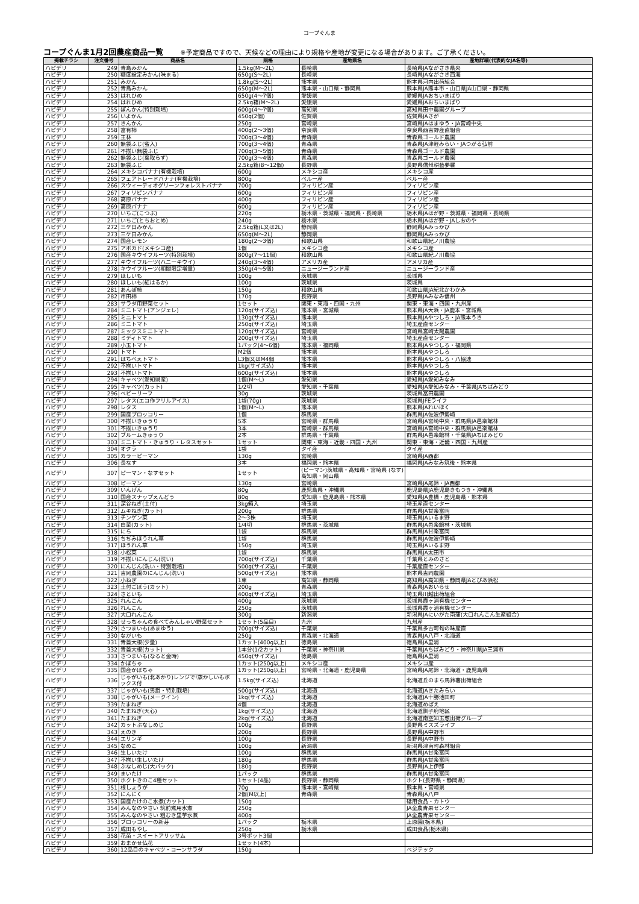コープぐんま
コープぐんま1月2回農産商品一覧 ※予定商品ですので、天候などの理由により規格や産地が変更になる場合があります。ご了承ください。
| 掲載チラシ | 注文番号 | 商品名 | 規格 | 産地県名 | 産地詳細(代表的なJA名等) |
| --- | --- | --- | --- | --- | --- |
| ハピデリ | 249 | 青島みかん | 1.5kg(M～2L) | 長崎県 | 長崎県JAながさき県央 |
| ハピデリ | 250 | 糖度設定みかん(味まる) | 650g(S～2L) | 長崎県 | 長崎県JAながさき西海 |
| ハピデリ | 251 | みかん | 1.8kg(S～2L) | 熊本県 | 熊本県河内出荷組合 |
| ハピデリ | 252 | 青島みかん | 650g(M～2L) | 熊本県・山口県・静岡県 | 熊本県JA熊本市・山口県JA山口県・静岡県 |
| ハピデリ | 253 | はれひめ | 650g(4～7個) | 愛媛県 | 愛媛県JAおちいまばり |
| ハピデリ | 254 | はれひめ | 2.5kg箱(M～2L) | 愛媛県 | 愛媛県JAおちいまばり |
| ハピデリ | 255 | ぽんかん(特別栽培) | 600g(4～7個) | 高知県 | 高知県田中農園グループ |
| ハピデリ | 256 | いよかん | 450g(2個) | 佐賀県 | 佐賀県JAさが |
| ハピデリ | 257 | きんかん | 250g | 宮崎県 | 宮崎県JAはまゆう・JA宮崎中央 |
| ハピデリ | 258 | 富有柿 | 400g(2～3個) | 奈良県 | 奈良県西吉野産直組合 |
| ハピデリ | 259 | 王林 | 700g(3～4個) | 青森県 | 青森県ゴールド農園 |
| ハピデリ | 260 | 無袋ふじ(蜜入) | 700g(3～4個) | 青森県 | 青森県JA津軽みらい・JAつがる弘前 |
| ハピデリ | 261 | 不揃い無袋ふじ | 700g(3～5個) | 青森県 | 青森県ゴールド農園 |
| ハピデリ | 262 | 無袋ふじ(葉取らず) | 700g(3～4個) | 青森県 | 青森県ゴールド農園 |
| ハピデリ | 263 | 無袋ふじ | 2.5kg箱(8～12個) | 長野県 | 長野県信州耕藝夢羅 |
| ハピデリ | 264 | メキシコバナナ(有機栽培) | 600g | メキシコ産 | メキシコ産 |
| ハピデリ | 265 | フェアトレードバナナ(有機栽培) | 800g | ペルー産 | ペルー産 |
| ハピデリ | 266 | スウィーティオグリーンフォレストバナナ | 700g | フィリピン産 | フィリピン産 |
| ハピデリ | 267 | フィリピンバナナ | 600g | フィリピン産 | フィリピン産 |
| ハピデリ | 268 | 高原バナナ | 400g | フィリピン産 | フィリピン産 |
| ハピデリ | 269 | 高原バナナ | 600g | フィリピン産 | フィリピン産 |
| ハピデリ | 270 | いちご(こつぶ) | 220g | 栃木県・茨城県・福岡県・長崎県 | 栃木県JAはが野・茨城県・福岡県・長崎県 |
| ハピデリ | 271 | いちご(とちおとめ) | 240g | 栃木県 | 栃木県JAはが野・JAしおのや |
| ハピデリ | 272 | 三ケ日みかん | 2.5kg箱(L又は2L) | 静岡県 | 静岡県JAみっかび |
| ハピデリ | 273 | 三ケ日みかん | 650g(M～2L) | 静岡県 | 静岡県JAみっかび |
| ハピデリ | 274 | 国産レモン | 180g(2～3個) | 和歌山県 | 和歌山県紀ノ川農協 |
| ハピデリ | 275 | アボカド(メキシコ産) | 1個 | メキシコ産 | メキシコ産 |
| ハピデリ | 276 | 国産キウイフルーツ(特別栽培) | 800g(7～11個) | 和歌山県 | 和歌山県紀ノ川農協 |
| ハピデリ | 277 | キウイフルーツ(ハニーキウイ) | 240g(3～4個) | アメリカ産 | アメリカ産 |
| ハピデリ | 278 | キウイフルーツ(期間限定増量) | 350g(4～5個) | ニュージーランド産 | ニュージーランド産 |
| ハピデリ | 279 | ほしいも | 100g | 茨城県 | 茨城県 |
| ハピデリ | 280 | ほしいも(紅はるか) | 100g | 茨城県 | 茨城県 |
| ハピデリ | 281 | あんぽ柿 | 150g | 和歌山県 | 和歌山県JA紀北かわかみ |
| ハピデリ | 282 | 市田柿 | 170g | 長野県 | 長野県JAみなみ信州 |
| ハピデリ | 283 | サラダ用野菜セット | 1セット | 関東・東海・四国・九州 | 関東・東海・四国・九州産 |
| ハピデリ | 284 | ミニトマト(アンジェレ) | 120g(サイズ込) | 熊本県・宮城県 | 熊本県JA大浜・JA鹿本・宮城県 |
| ハピデリ | 285 | ミニトマト | 130g(サイズ込) | 熊本県 | 熊本県JAやつしろ・JA熊本うき |
| ハピデリ | 286 | ミニトマト | 250g(サイズ込) | 埼玉県 | 埼玉産直センター |
| ハピデリ | 287 | ミックスミニトマト | 120g(サイズ込) | 宮崎県 | 宮崎県宮崎太陽農園 |
| ハピデリ | 288 | ミディトマト | 200g(サイズ込) | 埼玉県 | 埼玉産直センター |
| ハピデリ | 289 | 小玉トマト | 1パック(4～6個) | 熊本県・福岡県 | 熊本県JAやつしろ・福岡県 |
| ハピデリ | 290 | トマト | M2個 | 熊本県 | 熊本県JAやつしろ |
| ハピデリ | 291 | はちべえトマト | L3個又はM4個 | 熊本県 | 熊本県JAやつしろ・八協連 |
| ハピデリ | 292 | 不揃いトマト | 1kg(サイズ込) | 熊本県 | 熊本県JAやつしろ |
| ハピデリ | 293 | 不揃いトマト | 600g(サイズ込) | 熊本県 | 熊本県JAやつしろ |
| ハピデリ | 294 | キャベツ(愛知県産) | 1個(M～L) | 愛知県 | 愛知県JA愛知みなみ |
| ハピデリ | 295 | キャベツ(カット) | 1/2切 | 愛知県・千葉県 | 愛知県JA愛知みなみ・千葉県JAちばみどり |
| ハピデリ | 296 | ベビーリーフ | 30g | 茨城県 | 茨城県冨田農園 |
| ハピデリ | 297 | レタス(エコ作フリルアイス) | 1袋(70g) | 茨城県 | 茨城県JFEライフ |
| ハピデリ | 298 | レタス | 1個(M～L) | 熊本県 | 熊本県JAれいほく |
| ハピデリ | 299 | 国産ブロッコリー | 1個 | 群馬県 | 群馬県JA佐波伊勢崎 |
| ハピデリ | 300 | 不揃いきゅうり | 5本 | 宮崎県・群馬県 | 宮崎県JA宮崎中央・群馬県JA邑楽館林 |
| ハピデリ | 301 | 不揃いきゅうり | 3本 | 宮崎県・群馬県 | 宮崎県JA宮崎中央・群馬県JA邑楽館林 |
| ハピデリ | 302 | ブルームきゅうり | 2本 | 群馬県・千葉県 | 群馬県JA邑楽館林・千葉県JAちばみどり |
| ハピデリ | 303 | ミニトマト・きゅうり・レタスセット | 1セット | 関東・東海・近畿・四国・九州 | 関東・東海・近畿・四国・九州産 |
| ハピデリ | 304 | オクラ | 1袋 | タイ産 | タイ産 |
| ハピデリ | 305 | カラーピーマン | 130g | 宮崎県 | 宮崎県JA西都 |
| ハピデリ | 306 | 長なす | 3本 | 福岡県・熊本県 | 福岡県JAみなみ筑後・熊本県 |
| ハピデリ | 307 | ピーマン・なすセット | 1セット | (ピーマン)茨城県・高知県・宮崎県 (なす)高知県・岡山県 | |
| ハピデリ | 308 | ピーマン | 130g | 宮崎県 | 宮崎県JA尾鈴・JA西都 |
| ハピデリ | 309 | いんげん | 80g | 鹿児島県・沖縄県 | 鹿児島県JA鹿児島きもつき・沖縄県 |
| ハピデリ | 310 | 国産スナップえんどう | 80g | 愛知県・鹿児島県・熊本県 | 愛知県JA豊橋・鹿児島県・熊本県 |
| ハピデリ | 311 | 深谷ねぎ(土付) | 3kg箱入 | 埼玉県 | 埼玉産直センター |
| ハピデリ | 312 | ムキねぎ(カット) | 200g | 群馬県 | 群馬県JA甘楽富岡 |
| ハピデリ | 313 | チンゲン菜 | 2～3株 | 埼玉県 | 埼玉県JAいるま野 |
| ハピデリ | 314 | 白菜(カット) | 1/4切 | 群馬県・茨城県 | 群馬県JA邑楽館林・茨城県 |
| ハピデリ | 315 | にら | 1袋 | 群馬県 | 群馬県JA甘楽富岡 |
| ハピデリ | 316 | ちぢみほうれん草 | 1袋 | 群馬県 | 群馬県JA佐波伊勢崎 |
| ハピデリ | 317 | ほうれん草 | 150g | 埼玉県 | 埼玉県JAいるま野 |
| ハピデリ | 318 | 小松菜 | 1袋 | 群馬県 | 群馬県JA太田市 |
| ハピデリ | 319 | 不揃いにんじん(洗い) | 700g(サイズ込) | 千葉県 | 千葉県とみのさと |
| ハピデリ | 320 | にんじん(洗い・特別栽培) | 500g(サイズ込) | 千葉県 | 千葉産直センター |
| ハピデリ | 321 | 吉岡農園のにんじん(洗い) | 500g(サイズ込) | 熊本県 | 熊本県吉岡農園 |
| ハピデリ | 322 | 小ねぎ | 1束 | 高知県・静岡県 | 高知県JA高知県・静岡県JAとぴあ浜松 |
| ハピデリ | 323 | 土付ごぼう(カット) | 200g | 青森県 | 青森県JAおいらせ |
| ハピデリ | 324 | さといも | 400g(サイズ込) | 埼玉県 | 埼玉県川越出荷組合 |
| ハピデリ | 325 | れんこん | 400g | 茨城県 | 茨城県霞ヶ浦有機センター |
| ハピデリ | 326 | れんこん | 250g | 茨城県 | 茨城県霞ヶ浦有機センター |
| ハピデリ | 327 | 大口れんこん | 300g | 新潟県 | 新潟県JAにいがた南蒲(大口れんこん生産組合) |
| ハピデリ | 328 | せっちゃんの食べてみんしゃい野菜セット | 1セット(5品目) | 九州 | 九州産 |
| ハピデリ | 329 | さつまいも(あまゆう) | 700g(サイズ込) | 千葉県 | 千葉県多古町旬の味産直 |
| ハピデリ | 330 | ながいも | 250g | 青森県・北海道 | 青森県JA八戸・北海道 |
| ハピデリ | 331 | 青首大根(少量) | 1カット(400g以上) | 徳島県 | 徳島県JA里浦 |
| ハピデリ | 332 | 青首大根(カット) | 1本分(1/2カット) | 千葉県・神奈川県 | 千葉県JAちばみどり・神奈川県JA三浦市 |
| ハピデリ | 333 | さつまいも(なると金時) | 450g(サイズ込) | 徳島県 | 徳島県JA里浦 |
| ハピデリ | 334 | かぼちゃ | 1カット(250g以上) | メキシコ産 | メキシコ産 |
| ハピデリ | 335 | 国産かぼちゃ | 1カット(250g以上) | 宮崎県・北海道・鹿児島県 | 宮崎県JA尾鈴・北海道・鹿児島県 |
| ハピデリ | 336 | じゃがいも(北あかり)レンジで!蒸かしいもボックス付 | 1.5kg(サイズ込) | 北海道 | 北海道丘のまち馬鈴薯出荷組合 |
| ハピデリ | 337 | じゃがいも(男爵・特別栽培) | 500g(サイズ込) | 北海道 | 北海道JAきたみらい |
| ハピデリ | 338 | じゃがいも(メークイン) | 1kg(サイズ込) | 北海道 | 北海道JA十勝池田町 |
| ハピデリ | 339 | たまねぎ | 4個 | 北海道 | 北海道めばえ |
| ハピデリ | 340 | たまねぎ(天心) | 1kg(サイズ込) | 北海道 | 北海道訓子府地区 |
| ハピデリ | 341 | たまねぎ | 2kg(サイズ込) | 北海道 | 北海道南空知玉葱出荷グループ |
| ハピデリ | 342 | カットぶなしめじ | 100g | 長野県 | 長野県ミスズライフ |
| ハピデリ | 343 | えのき | 200g | 長野県 | 長野県JA中野市 |
| ハピデリ | 344 | エリンギ | 100g | 長野県 | 長野県JA中野市 |
| ハピデリ | 345 | なめこ | 100g | 新潟県 | 新潟県津南町森林組合 |
| ハピデリ | 346 | 生しいたけ | 100g | 群馬県 | 群馬県JA甘楽富岡 |
| ハピデリ | 347 | 不揃い生しいたけ | 180g | 群馬県 | 群馬県JA甘楽富岡 |
| ハピデリ | 348 | ぶなしめじ(大パック) | 180g | 長野県 | 長野県JA上伊那 |
| ハピデリ | 349 | まいたけ | 1パック | 群馬県 | 群馬県JA甘楽富岡 |
| ハピデリ | 350 | ホクトきのこ4種セット | 1セット(4品) | 長野県・静岡県 | ホクト(長野県・静岡県) |
| ハピデリ | 351 | 根しょうが | 70g | 熊本県・宮崎県 | 熊本県・宮崎県 |
| ハピデリ | 352 | にんにく | 2個(M以上) | 青森県 | 青森県JA八戸 |
| ハピデリ | 353 | 国産たけのこ水煮(カット) | 150g | | 砥用食品・カトウ |
| ハピデリ | 354 | みんなのやさい 筑前煮用水煮 | 250g | | JA全農青果センター |
| ハピデリ | 355 | みんなのやさい 粗むき里芋水煮 | 400g | | JA全農青果センター |
| ハピデリ | 356 | ブロッコリーの新芽 | 1パック | 栃木県 | 上原園(栃木県) |
| ハピデリ | 357 | 成田もやし | 250g | 栃木県 | 成田食品(栃木県) |
| ハピデリ | 358 | 花苗・スイートアリッサム | 3号ポット3個 | | |
| ハピデリ | 359 | おまかせ仏花 | 1セット(4本) | | |
| ハピデリ | 360 | 12品目のキャベツ・コーンサラダ | 150g | | ベジテック |